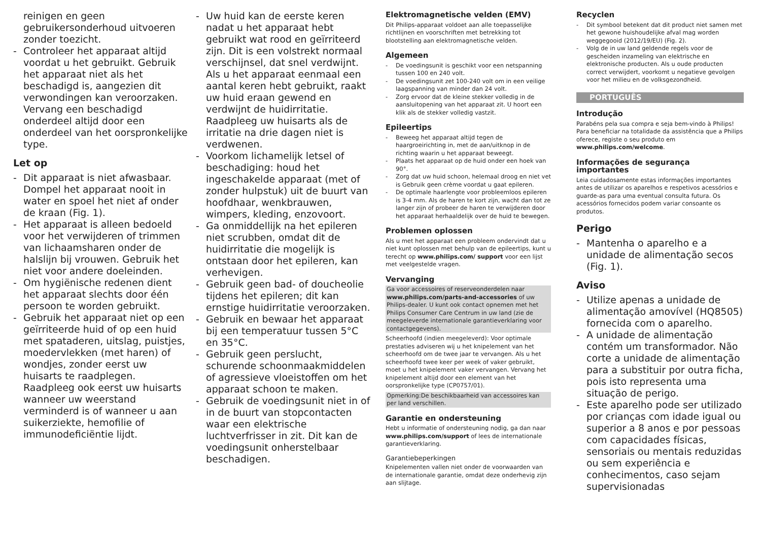reinigen en geen gebruikersonderhoud uitvoeren zonder toezicht.
- Controleer het apparaat altijd voordat u het gebruikt. Gebruik het apparaat niet als het beschadigd is, aangezien dit verwondingen kan veroorzaken. Vervang een beschadigd onderdeel altijd door een onderdeel van het oorspronkelijke type.
Let op
- Dit apparaat is niet afwasbaar. Dompel het apparaat nooit in water en spoel het niet af onder de kraan (Fig. 1).
- Het apparaat is alleen bedoeld voor het verwijderen of trimmen van lichaamsharen onder de halslijn bij vrouwen. Gebruik het niet voor andere doeleinden.
- Om hygiënische redenen dient het apparaat slechts door één persoon te worden gebruikt.
- Gebruik het apparaat niet op een geïrriteerde huid of op een huid met spataderen, uitslag, puistjes, moedervlekken (met haren) of wondjes, zonder eerst uw huisarts te raadplegen. Raadpleeg ook eerst uw huisarts wanneer uw weerstand verminderd is of wanneer u aan suikerziekte, hemofilie of immunodeficiëntie lijdt.
- Uw huid kan de eerste keren nadat u het apparaat hebt gebruikt wat rood en geïrriteerd zijn. Dit is een volstrekt normaal verschijnsel, dat snel verdwijnt. Als u het apparaat eenmaal een aantal keren hebt gebruikt, raakt uw huid eraan gewend en verdwijnt de huidirritatie. Raadpleeg uw huisarts als de irritatie na drie dagen niet is verdwenen.
- Voorkom lichamelijk letsel of beschadiging: houd het ingeschakelde apparaat (met of zonder hulpstuk) uit de buurt van hoofdhaar, wenkbrauwen, wimpers, kleding, enzovoort.
- Ga onmiddellijk na het epileren niet scrubben, omdat dit de huidirritatie die mogelijk is ontstaan door het epileren, kan verhevigen.
- Gebruik geen bad- of doucheolie tijdens het epileren; dit kan ernstige huidirritatie veroorzaken.
- Gebruik en bewaar het apparaat bij een temperatuur tussen 5°C en 35°C.
- Gebruik geen perslucht, schurende schoonmaakmiddelen of agressieve vloeistoffen om het apparaat schoon te maken.
- Gebruik de voedingsunit niet in of in de buurt van stopcontacten waar een elektrische luchtverfrisser in zit. Dit kan de voedingsunit onherstelbaar beschadigen.
Elektromagnetische velden (EMV)
Dit Philips-apparaat voldoet aan alle toepasselijke richtlijnen en voorschriften met betrekking tot blootstelling aan elektromagnetische velden.
Algemeen
- De voedingsunit is geschikt voor een netspanning tussen 100 en 240 volt.
- De voedingsunit zet 100-240 volt om in een veilige laagspanning van minder dan 24 volt.
- Zorg ervoor dat de kleine stekker volledig in de aansluitopening van het apparaat zit. U hoort een klik als de stekker volledig vastzit.
Epileertips
- Beweeg het apparaat altijd tegen de haargroeirichting in, met de aan/uitknop in de richting waarin u het apparaat beweegt.
- Plaats het apparaat op de huid onder een hoek van 90°.
- Zorg dat uw huid schoon, helemaal droog en niet vet is Gebruik geen crème voordat u gaat epileren.
- De optimale haarlengte voor probleemloos epileren is 3-4 mm. Als de haren te kort zijn, wacht dan tot ze langer zijn of probeer de haren te verwijderen door het apparaat herhaaldelijk over de huid te bewegen.
Problemen oplossen
Als u met het apparaat een probleem ondervindt dat u niet kunt oplossen met behulp van de epileertips, kunt u terecht op www.philips.com/ support voor een lijst met veelgestelde vragen.
Vervanging
Ga voor accessoires of reserveonderdelen naar www.philips.com/parts-and-accessories of uw Philips-dealer. U kunt ook contact opnemen met het Philips Consumer Care Centrum in uw land (zie de meegeleverde internationale garantieverklaring voor contactgegevens).
Scheerhoofd (indien meegeleverd): Voor optimale prestaties adviseren wij u het knipelement van het scheerhoofd om de twee jaar te vervangen. Als u het scheerhoofd twee keer per week of vaker gebruikt, moet u het knipelement vaker vervangen. Vervang het knipelement altijd door een element van het oorspronkelijke type (CP0757/01).
Opmerking:De beschikbaarheid van accessoires kan per land verschillen.
Garantie en ondersteuning
Hebt u informatie of ondersteuning nodig, ga dan naar www.philips.com/support of lees de internationale garantieverklaring.
Garantiebeperkingen
Knipelementen vallen niet onder de voorwaarden van de internationale garantie, omdat deze onderhevig zijn aan slijtage.
Recyclen
- Dit symbool betekent dat dit product niet samen met het gewone huishoudelijke afval mag worden weggegooid (2012/19/EU) (Fig. 2).
- Volg de in uw land geldende regels voor de gescheiden inzameling van elektrische en elektronische producten. Als u oude producten correct verwijdert, voorkomt u negatieve gevolgen voor het milieu en de volksgezondheid.
PORTUGUÊS
Introdução
Parabéns pela sua compra e seja bem-vindo à Philips! Para beneficiar na totalidade da assistência que a Philips oferece, registe o seu produto em www.philips.com/welcome.
Informações de segurança importantes
Leia cuidadosamente estas informações importantes antes de utilizar os aparelhos e respetivos acessórios e guarde-as para uma eventual consulta futura. Os acessórios fornecidos podem variar consoante os produtos.
Perigo
- Mantenha o aparelho e a unidade de alimentação secos (Fig. 1).
Aviso
- Utilize apenas a unidade de alimentação amovível (HQ8505) fornecida com o aparelho.
- A unidade de alimentação contém um transformador. Não corte a unidade de alimentação para a substituir por outra ficha, pois isto representa uma situação de perigo.
- Este aparelho pode ser utilizado por crianças com idade igual ou superior a 8 anos e por pessoas com capacidades físicas, sensoriais ou mentais reduzidas ou sem experiência e conhecimentos, caso sejam supervisionadas